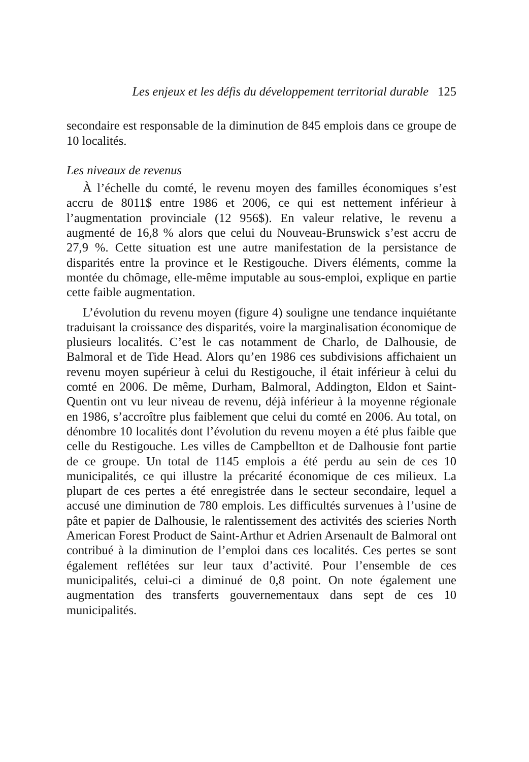Les enjeux et les défis du développement territorial durable 125
secondaire est responsable de la diminution de 845 emplois dans ce groupe de 10 localités.
Les niveaux de revenus
À l’échelle du comté, le revenu moyen des familles économiques s’est accru de 8011$ entre 1986 et 2006, ce qui est nettement inférieur à l’augmentation provinciale (12 956$). En valeur relative, le revenu a augmenté de 16,8 % alors que celui du Nouveau-Brunswick s’est accru de 27,9 %. Cette situation est une autre manifestation de la persistance de disparités entre la province et le Restigouche. Divers éléments, comme la montée du chômage, elle-même imputable au sous-emploi, explique en partie cette faible augmentation.
L’évolution du revenu moyen (figure 4) souligne une tendance inquiétante traduisant la croissance des disparités, voire la marginalisation économique de plusieurs localités. C’est le cas notamment de Charlo, de Dalhousie, de Balmoral et de Tide Head. Alors qu’en 1986 ces subdivisions affichaient un revenu moyen supérieur à celui du Restigouche, il était inférieur à celui du comté en 2006. De même, Durham, Balmoral, Addington, Eldon et Saint-Quentin ont vu leur niveau de revenu, déjà inférieur à la moyenne régionale en 1986, s’accroître plus faiblement que celui du comté en 2006. Au total, on dénombre 10 localités dont l’évolution du revenu moyen a été plus faible que celle du Restigouche. Les villes de Campbellton et de Dalhousie font partie de ce groupe. Un total de 1145 emplois a été perdu au sein de ces 10 municipalités, ce qui illustre la précarité économique de ces milieux. La plupart de ces pertes a été enregistrée dans le secteur secondaire, lequel a accusé une diminution de 780 emplois. Les difficultés survenues à l’usine de pâte et papier de Dalhousie, le ralentissement des activités des scieries North American Forest Product de Saint-Arthur et Adrien Arsenault de Balmoral ont contribué à la diminution de l’emploi dans ces localités. Ces pertes se sont également reflétées sur leur taux d’activité. Pour l’ensemble de ces municipalités, celui-ci a diminué de 0,8 point. On note également une augmentation des transferts gouvernementaux dans sept de ces 10 municipalités.